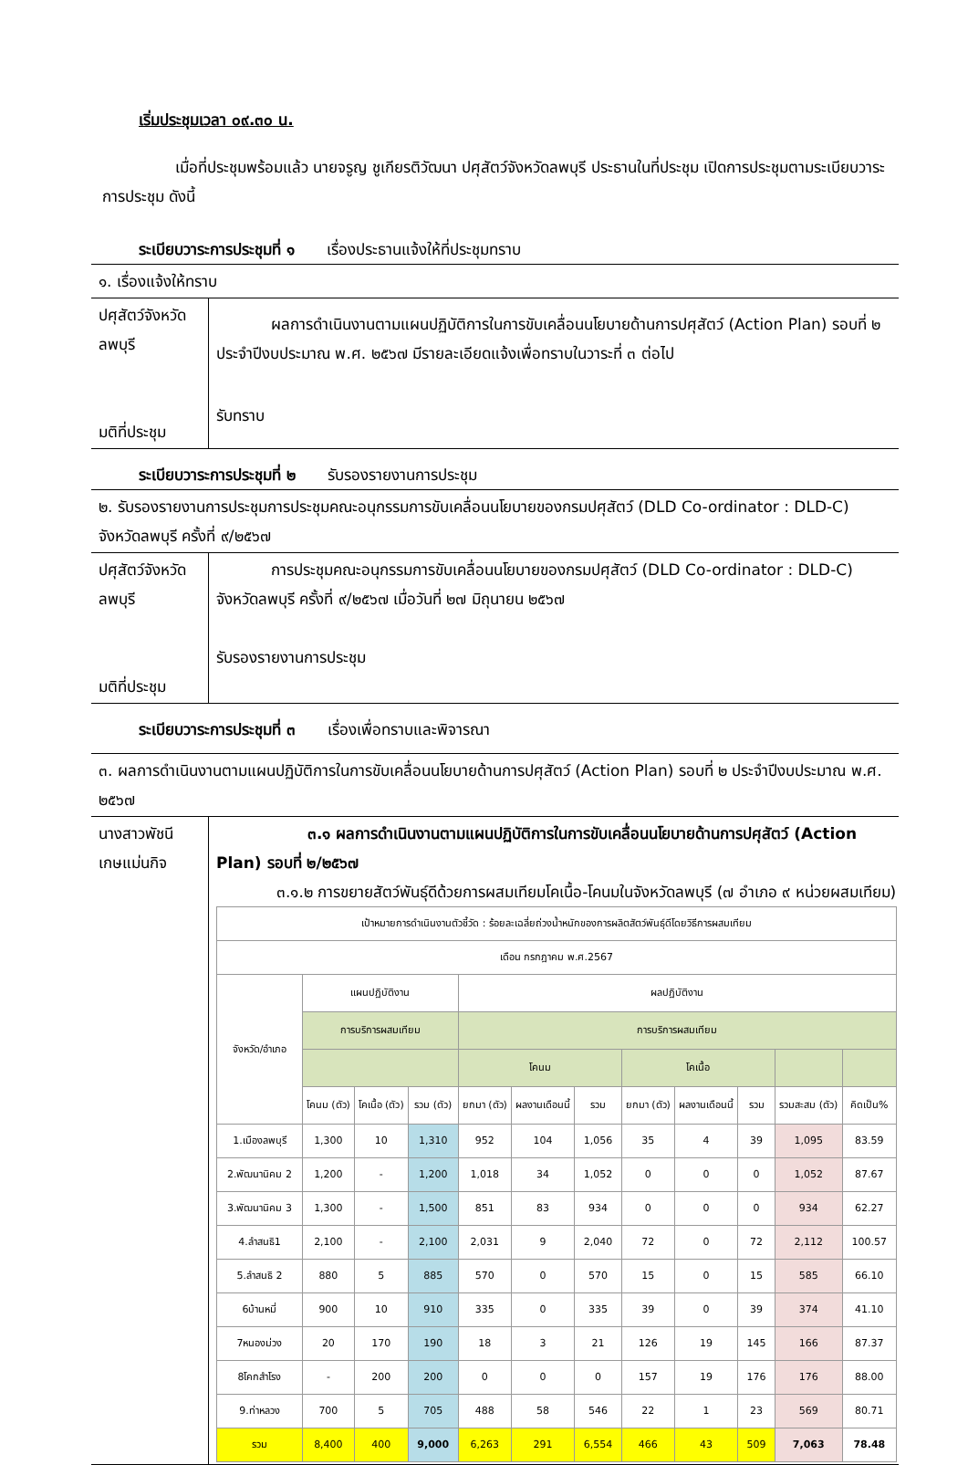เริ่มประชุมเวลา ๐๙.๓๐ น.
เมื่อที่ประชุมพร้อมแล้ว นายจรูญ ชูเกียรติวัฒนา ปศุสัตว์จังหวัดลพบุรี ประธานในที่ประชุม เปิดการประชุมตามระเบียบวาระการประชุม ดังนี้
ระเบียบวาระการประชุมที่ ๑ เรื่องประธานแจ้งให้ที่ประชุมทราบ
| ๑. เรื่องแจ้งให้ทราบ | |
| ปศุสัตว์จังหวัดลพบุรี มติที่ประชุม | ผลการดำเนินงานตามแผนปฏิบัติการในการขับเคลื่อนนโยบายด้านการปศุสัตว์ (Action Plan) รอบที่ ๒ ประจำปีงบประมาณ พ.ศ. ๒๕๖๗ มีรายละเอียดแจ้งเพื่อทราบในวาระที่ ๓ ต่อไป รับทราบ |
ระเบียบวาระการประชุมที่ ๒ รับรองรายงานการประชุม
| ๒. รับรองรายงานการประชุมการประชุมคณะอนุกรรมการขับเคลื่อนนโยบายของกรมปศุสัตว์ (DLD Co-ordinator : DLD-C) จังหวัดลพบุรี ครั้งที่ ๙/๒๕๖๗ | |
| ปศุสัตว์จังหวัดลพบุรี มติที่ประชุม | การประชุมคณะอนุกรรมการขับเคลื่อนนโยบายของกรมปศุสัตว์ (DLD Co-ordinator : DLD-C) จังหวัดลพบุรี ครั้งที่ ๙/๒๕๖๗ เมื่อวันที่ ๒๗ มิถุนายน ๒๕๖๗ รับรองรายงานการประชุม |
ระเบียบวาระการประชุมที่ ๓ เรื่องเพื่อทราบและพิจารณา
| ๓. ผลการดำเนินงานตามแผนปฏิบัติการในการขับเคลื่อนนโยบายด้านการปศุสัตว์ (Action Plan) รอบที่ ๒ ประจำปีงบประมาณ พ.ศ. ๒๕๖๗ | |
| นางสาวพัชนี เกษแม่นกิจ | ๓.๑ ผลการดำเนินงานตามแผนปฏิบัติการในการขับเคลื่อนนโยบายด้านการปศุสัตว์ (Action Plan) รอบที่ ๒/๒๕๖๗ ๓.๑.๒ การขยายสัตว์พันธุ์ดีด้วยการผสมเทียมโคเนื้อ-โคนมในจังหวัดลพบุรี (๗ อำเภอ ๙ หน่วยผสมเทียม) / เป้าหมายการดำเนินงานตัวชี้วัด : ร้อยละเฉลี่ยถ่วงน้ำหนักของการผลิตสัตว์พันธุ์ดีโดยวิธีการผสมเทียม / / / / / / / / / / / / / เดือน กรกฎาคม พ.ศ.2567 / / / / / / / / / / / / / จังหวัด/อำเภอ / แผนปฏิบัติงาน / / / ผลปฏิบัติงาน / / / / / / / / / / การบริการผสมเทียม / / / การบริการผสมเทียม / / / / / / / / / / / / / โคนม / / / โคเนื้อ / / / / / / / โคนม (ตัว) / โคเนื้อ (ตัว) / รวม (ตัว) / ยกมา (ตัว) / ผลงานเดือนนี้ / รวม / ยกมา (ตัว) / ผลงานเดือนนี้ / รวม / รวมสะสม (ตัว) / คิดเป็น% / / 1.เมืองลพบุรี / 1,300 / 10 / 1,310 / 952 / 104 / 1,056 / 35 / 4 / 39 / 1,095 / 83.59 / / 2.พัฒนานิคม 2 / 1,200 / - / 1,200 / 1,018 / 34 / 1,052 / 0 / 0 / 0 / 1,052 / 87.67 / / 3.พัฒนานิคม 3 / 1,300 / - / 1,500 / 851 / 83 / 934 / 0 / 0 / 0 / 934 / 62.27 / / 4.ลำสนธิ1 / 2,100 / - / 2,100 / 2,031 / 9 / 2,040 / 72 / 0 / 72 / 2,112 / 100.57 / / 5.ลำสนธิ 2 / 880 / 5 / 885 / 570 / 0 / 570 / 15 / 0 / 15 / 585 / 66.10 / / 6บ้านหมี่ / 900 / 10 / 910 / 335 / 0 / 335 / 39 / 0 / 39 / 374 / 41.10 / / 7หนองม่วง / 20 / 170 / 190 / 18 / 3 / 21 / 126 / 19 / 145 / 166 / 87.37 / / 8โคกสำโรง / - / 200 / 200 / 0 / 0 / 0 / 157 / 19 / 176 / 176 / 88.00 / / 9.ท่าหลวง / 700 / 5 / 705 / 488 / 58 / 546 / 22 / 1 / 23 / 569 / 80.71 / / รวม / 8,400 / 400 / 9,000 / 6,263 / 291 / 6,554 / 466 / 43 / 509 / 7,063 / 78.48 / |